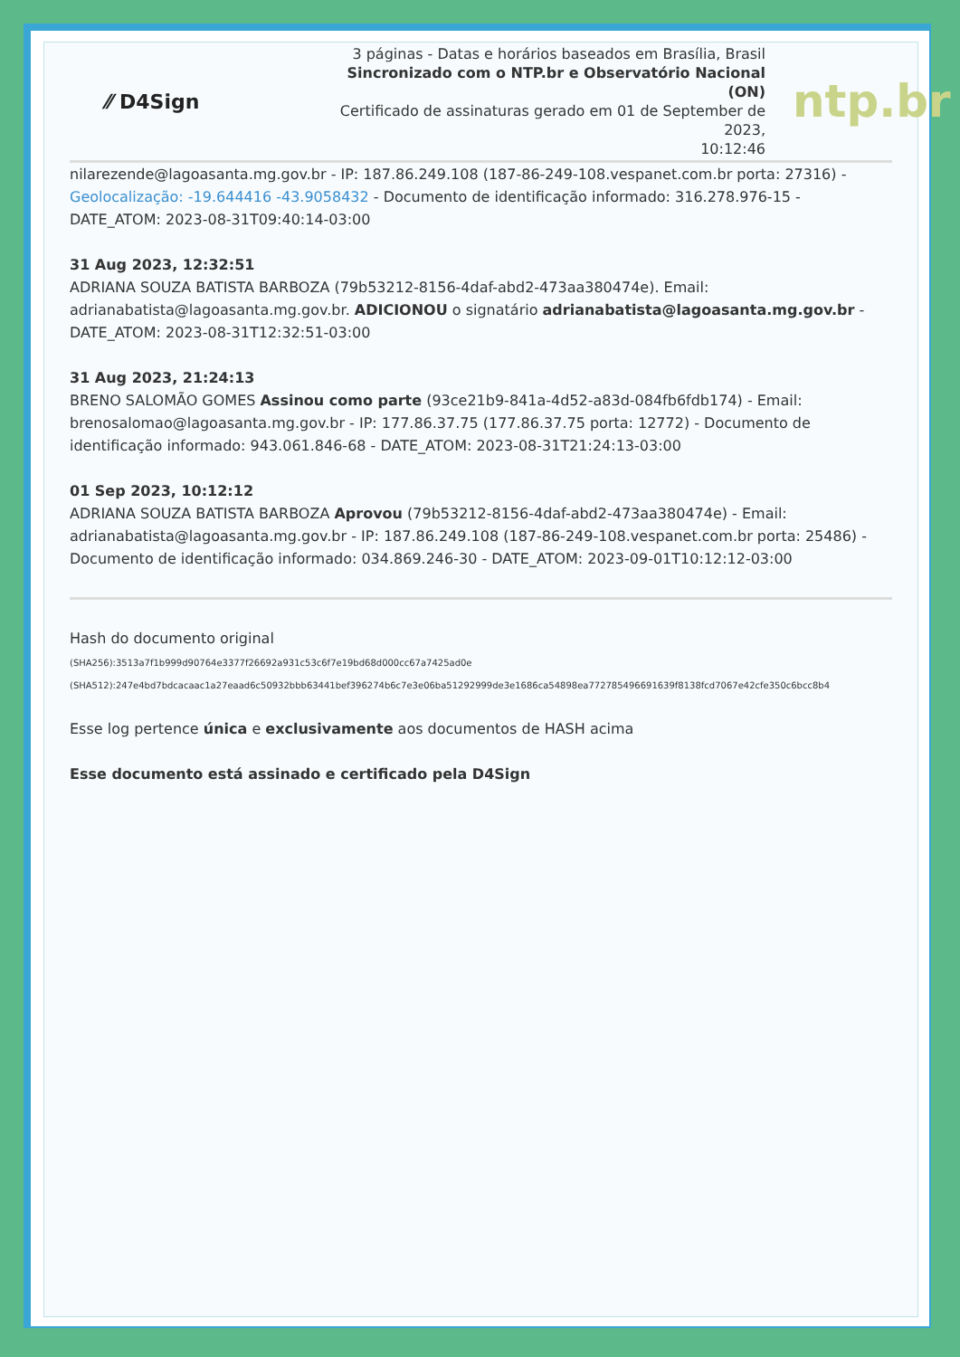⁄⁄ D4Sign
3 páginas - Datas e horários baseados em Brasília, Brasil
Sincronizado com o NTP.br e Observatório Nacional (ON)
Certificado de assinaturas gerado em 01 de September de 2023,
10:12:46
ntp.br
nilarezende@lagoasanta.mg.gov.br - IP: 187.86.249.108 (187-86-249-108.vespanet.com.br porta: 27316) - Geolocalização: -19.644416 -43.9058432 - Documento de identificação informado: 316.278.976-15 - DATE_ATOM: 2023-08-31T09:40:14-03:00
31 Aug 2023, 12:32:51
ADRIANA SOUZA BATISTA BARBOZA (79b53212-8156-4daf-abd2-473aa380474e). Email: adrianabatista@lagoasanta.mg.gov.br. ADICIONOU o signatário adrianabatista@lagoasanta.mg.gov.br - DATE_ATOM: 2023-08-31T12:32:51-03:00
31 Aug 2023, 21:24:13
BRENO SALOMÃO GOMES Assinou como parte (93ce21b9-841a-4d52-a83d-084fb6fdb174) - Email: brenosalomao@lagoasanta.mg.gov.br - IP: 177.86.37.75 (177.86.37.75 porta: 12772) - Documento de identificação informado: 943.061.846-68 - DATE_ATOM: 2023-08-31T21:24:13-03:00
01 Sep 2023, 10:12:12
ADRIANA SOUZA BATISTA BARBOZA Aprovou (79b53212-8156-4daf-abd2-473aa380474e) - Email: adrianabatista@lagoasanta.mg.gov.br - IP: 187.86.249.108 (187-86-249-108.vespanet.com.br porta: 25486) - Documento de identificação informado: 034.869.246-30 - DATE_ATOM: 2023-09-01T10:12:12-03:00
Hash do documento original
(SHA256):3513a7f1b999d90764e3377f26692a931c53c6f7e19bd68d000cc67a7425ad0e
(SHA512):247e4bd7bdcacaac1a27eaad6c50932bbb63441bef396274b6c7e3e06ba51292999de3e1686ca54898ea772785496691639f8138fcd7067e42cfe350c6bcc8b4
Esse log pertence única e exclusivamente aos documentos de HASH acima
Esse documento está assinado e certificado pela D4Sign